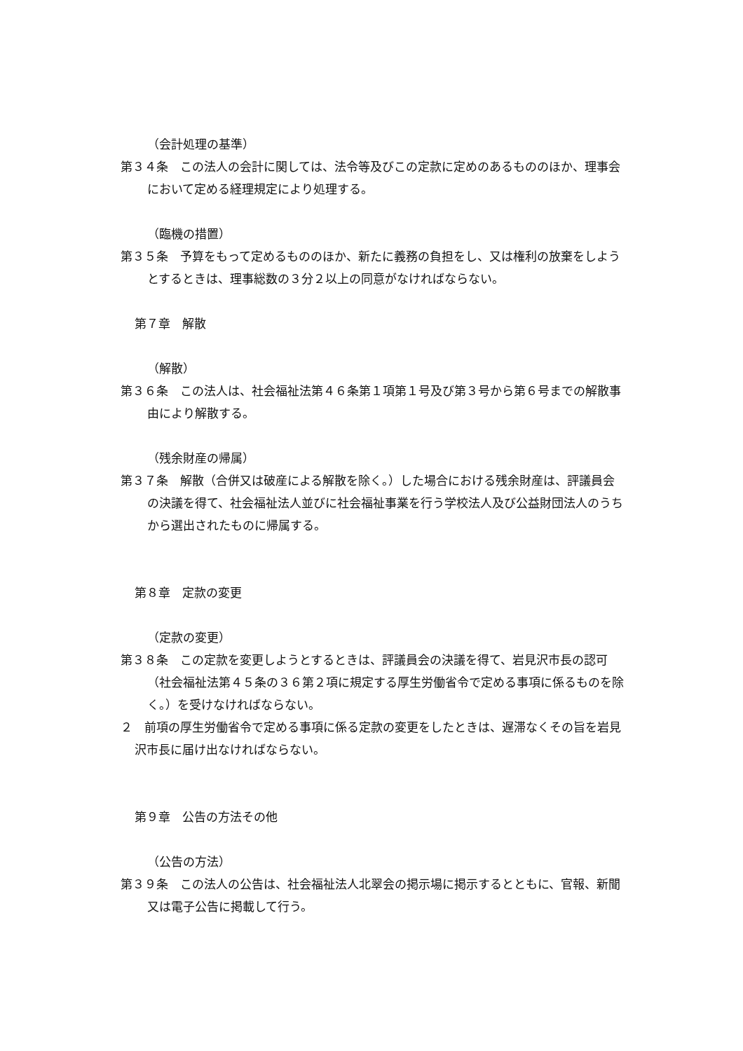（会計処理の基準）
第３４条　この法人の会計に関しては、法令等及びこの定款に定めのあるもののほか、理事会において定める経理規定により処理する。
（臨機の措置）
第３５条　予算をもって定めるもののほか、新たに義務の負担をし、又は権利の放棄をしようとするときは、理事総数の３分２以上の同意がなければならない。
第７章　解散
（解散）
第３６条　この法人は、社会福祉法第４６条第１項第１号及び第３号から第６号までの解散事由により解散する。
（残余財産の帰属）
第３７条　解散（合併又は破産による解散を除く。）した場合における残余財産は、評議員会の決議を得て、社会福祉法人並びに社会福祉事業を行う学校法人及び公益財団法人のうちから選出されたものに帰属する。
第８章　定款の変更
（定款の変更）
第３８条　この定款を変更しようとするときは、評議員会の決議を得て、岩見沢市長の認可（社会福祉法第４５条の３６第２項に規定する厚生労働省令で定める事項に係るものを除く。）を受けなければならない。
２　前項の厚生労働省令で定める事項に係る定款の変更をしたときは、遅滞なくその旨を岩見沢市長に届け出なければならない。
第９章　公告の方法その他
（公告の方法）
第３９条　この法人の公告は、社会福祉法人北翠会の掲示場に掲示するとともに、官報、新聞又は電子公告に掲載して行う。